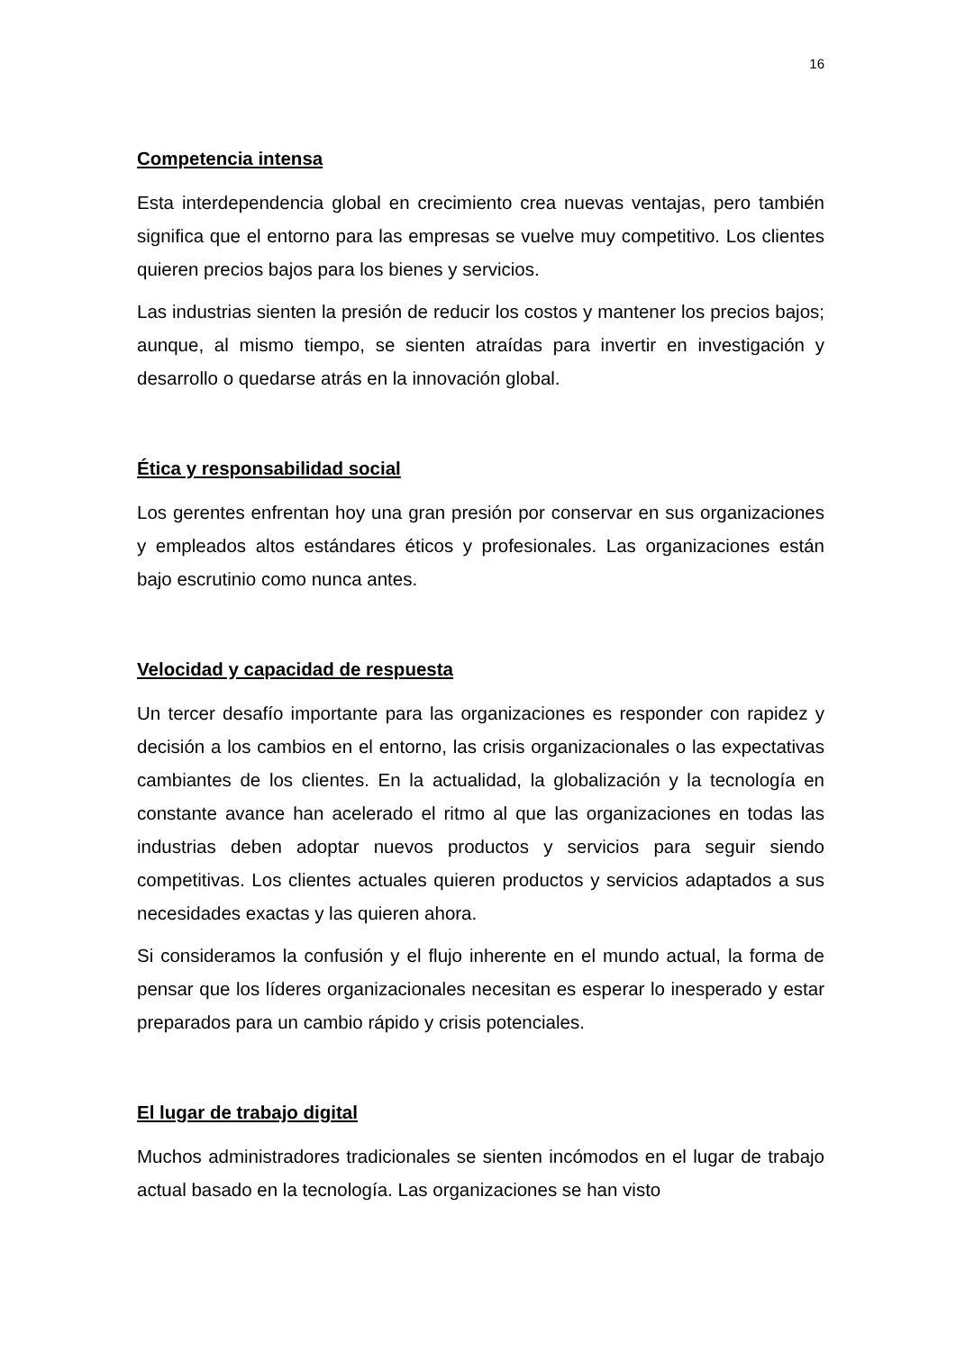16
Competencia intensa
Esta interdependencia global en crecimiento crea nuevas ventajas, pero también significa que el entorno para las empresas se vuelve muy competitivo. Los clientes quieren precios bajos para los bienes y servicios.
Las industrias sienten la presión de reducir los costos y mantener los precios bajos; aunque, al mismo tiempo, se sienten atraídas para invertir en investigación y desarrollo o quedarse atrás en la innovación global.
Ética y responsabilidad social
Los gerentes enfrentan hoy una gran presión por conservar en sus organizaciones y empleados altos estándares éticos y profesionales. Las organizaciones están bajo escrutinio como nunca antes.
Velocidad y capacidad de respuesta
Un tercer desafío importante para las organizaciones es responder con rapidez y decisión a los cambios en el entorno, las crisis organizacionales o las expectativas cambiantes de los clientes. En la actualidad, la globalización y la tecnología en constante avance han acelerado el ritmo al que las organizaciones en todas las industrias deben adoptar nuevos productos y servicios para seguir siendo competitivas. Los clientes actuales quieren productos y servicios adaptados a sus necesidades exactas y las quieren ahora.
Si consideramos la confusión y el flujo inherente en el mundo actual, la forma de pensar que los líderes organizacionales necesitan es esperar lo inesperado y estar preparados para un cambio rápido y crisis potenciales.
El lugar de trabajo digital
Muchos administradores tradicionales se sienten incómodos en el lugar de trabajo actual basado en la tecnología. Las organizaciones se han visto